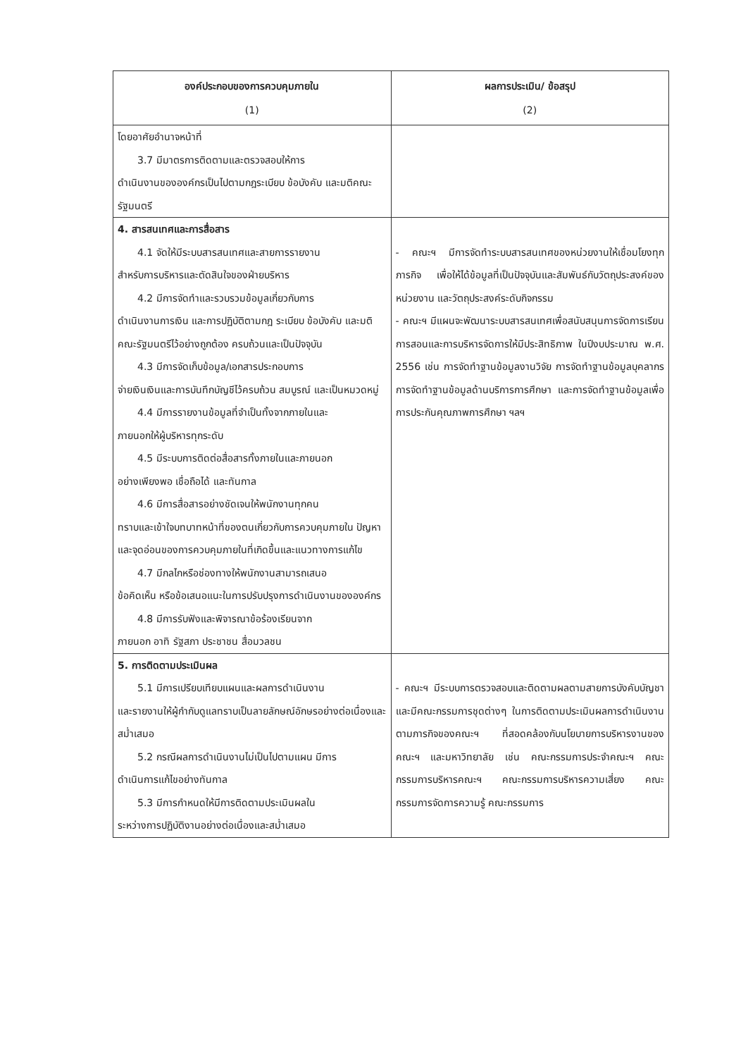| องค์ประกอบของการควบคุมภายใน (1) | ผลการประเมิน/ ข้อสรุป (2) |
| --- | --- |
| โดยอาศัยอำนาจหน้าที่ 3.7 มีมาตรการติดตามและตรวจสอบให้การ ดำเนินงานขององค์กรเป็นไปตามกฎระเบียบ ข้อบังคับ และมติคณะรัฐมนตรี | |
| 4. สารสนเทศและการสื่อสาร 4.1 จัดให้มีระบบสารสนเทศและสายการรายงาน สำหรับการบริหารและตัดสินใจของฝ่ายบริหาร 4.2 มีการจัดทำและรวบรวมข้อมูลเกี่ยวกับการ ดำเนินงานการเงิน และการปฏิบัติตามกฎ ระเบียบ ข้อบังคับ และมติคณะรัฐมนตรีไว้อย่างถูกต้อง ครบถ้วนและเป็นปัจจุบัน 4.3 มีการจัดเก็บข้อมูล/เอกสารประกอบการ จ่ายเงินเงินและการบันทึกบัญชีไว้ครบถ้วน สมบูรณ์ และเป็นหมวดหมู่ 4.4 มีการรายงานข้อมูลที่จำเป็นทั้งจากภายในและ ภายนอกให้ผู้บริหารทุกระดับ 4.5 มีระบบการติดต่อสื่อสารทั้งภายในและภายนอก อย่างเพียงพอ เชื่อถือได้ และทันกาล 4.6 มีการสื่อสารอย่างชัดเจนให้พนักงานทุกคน ทราบและเข้าใจบทบาทหน้าที่ของตนเกี่ยวกับการควบคุมภายใน ปัญหาและจุดอ่อนของการควบคุมภายในที่เกิดขึ้นและแนวทางการแก้ไข 4.7 มีกลไกหรือช่องทางให้พนักงานสามารถเสนอ ข้อคิดเห็น หรือข้อเสนอแนะในการปรับปรุงการดำเนินงานขององค์กร 4.8 มีการรับฟังและพิจารณาข้อร้องเรียนจาก ภายนอก อาทิ รัฐสภา ประชาชน สื่อมวลชน | - คณะฯ มีการจัดทำระบบสารสนเทศของหน่วยงานให้เชื่อมโยงทุกภารกิจ เพื่อให้ได้ข้อมูลที่เป็นปัจจุบันและสัมพันธ์กับวัตถุประสงค์ของหน่วยงาน และวัตถุประสงค์ระดับกิจกรรม - คณะฯ มีแผนจะพัฒนาระบบสารสนเทศเพื่อสนับสนุนการจัดการเรียนการสอนและการบริหารจัดการให้มีประสิทธิภาพ ในปีงบประมาณ พ.ศ. 2556 เช่น การจัดทำฐานข้อมูลงานวิจัย การจัดทำฐานข้อมูลบุคลากร การจัดทำฐานข้อมูลด้านบริการการศึกษา และการจัดทำฐานข้อมูลเพื่อการประกันคุณภาพการศึกษา ฯลฯ |
| 5. การติดตามประเมินผล 5.1 มีการเปรียบเทียบแผนและผลการดำเนินงาน และรายงานให้ผู้กำกับดูแลทราบเป็นลายลักษณ์อักษรอย่างต่อเนื่องและสม่ำเสมอ 5.2 กรณีผลการดำเนินงานไม่เป็นไปตามแผน มีการ ดำเนินการแก้ไขอย่างทันกาล 5.3 มีการกำหนดให้มีการติดตามประเมินผลใน ระหว่างการปฏิบัติงานอย่างต่อเนื่องและสม่ำเสมอ | - คณะฯ มีระบบการตรวจสอบและติดตามผลตามสายการบังคับบัญชา และมีคณะกรรมการชุดต่างๆ ในการติดตามประเมินผลการดำเนินงานตามภารกิจของคณะฯ ที่สอดคล้องกับนโยบายการบริหารงานของคณะฯ และมหาวิทยาลัย เช่น คณะกรรมการประจำคณะฯ คณะกรรมการบริหารคณะฯ คณะกรรมการบริหารความเสี่ยง คณะกรรมการจัดการความรู้ คณะกรรมการ |